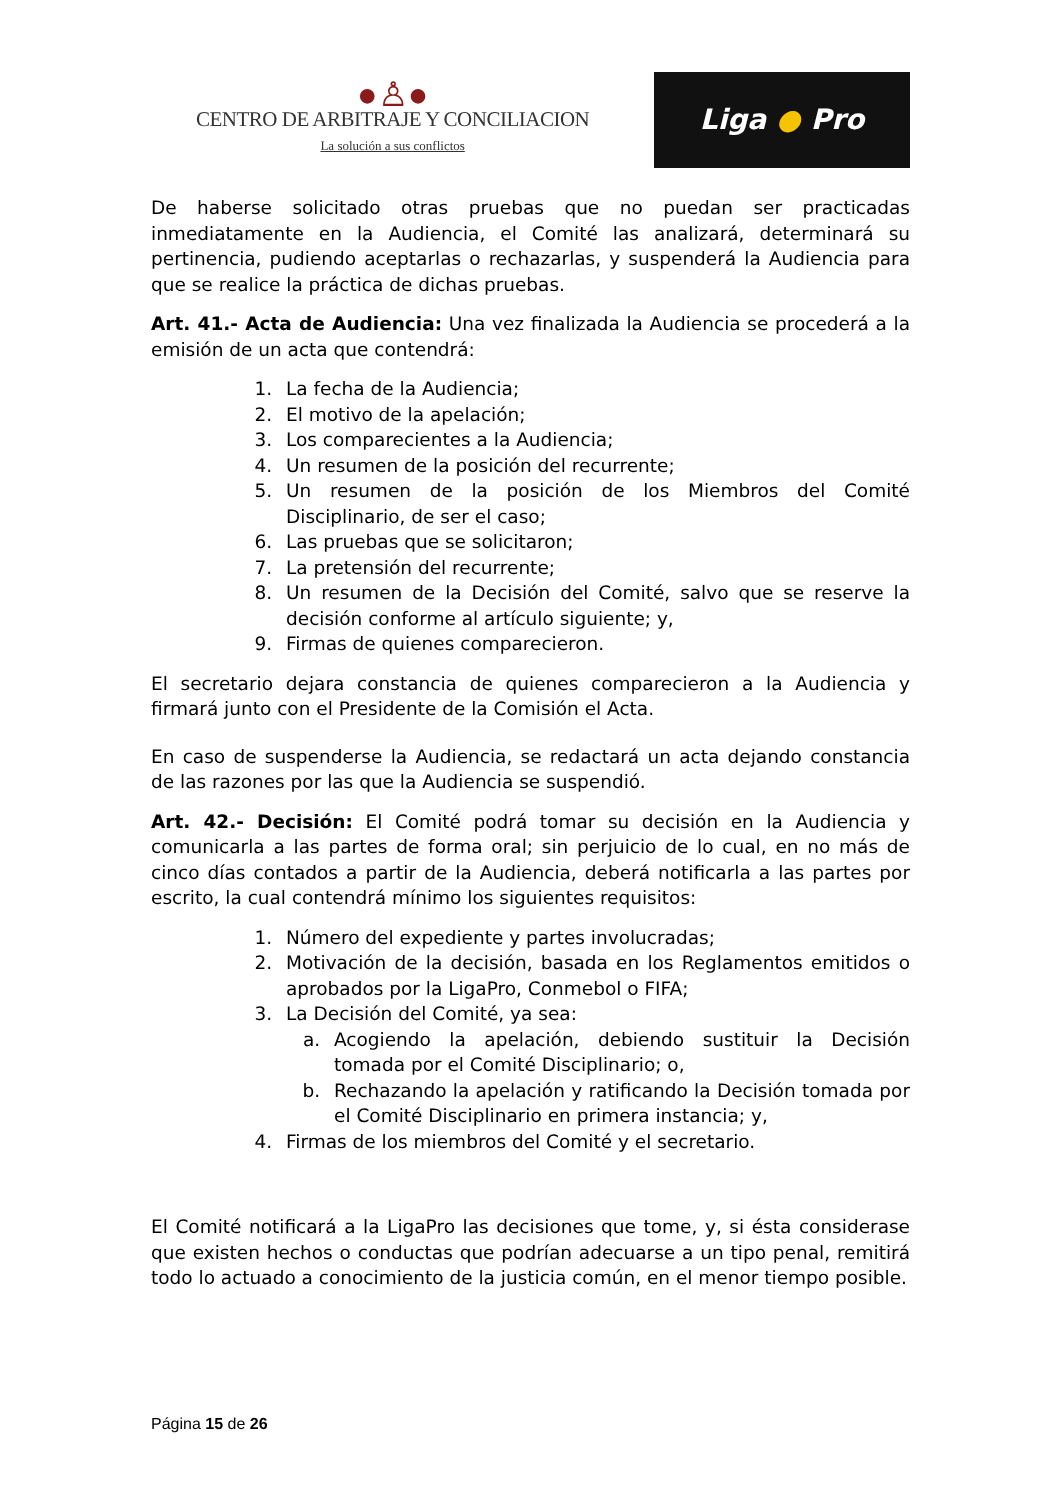●♙●
CENTRO DE ARBITRAJE Y CONCILIACION
La solución a sus conflictos
Liga ● Pro
De haberse solicitado otras pruebas que no puedan ser practicadas inmediatamente en la Audiencia, el Comité las analizará, determinará su pertinencia, pudiendo aceptarlas o rechazarlas, y suspenderá la Audiencia para que se realice la práctica de dichas pruebas.
Art. 41.- Acta de Audiencia: Una vez finalizada la Audiencia se procederá a la emisión de un acta que contendrá:
1. La fecha de la Audiencia;
2. El motivo de la apelación;
3. Los comparecientes a la Audiencia;
4. Un resumen de la posición del recurrente;
5. Un resumen de la posición de los Miembros del Comité Disciplinario, de ser el caso;
6. Las pruebas que se solicitaron;
7. La pretensión del recurrente;
8. Un resumen de la Decisión del Comité, salvo que se reserve la decisión conforme al artículo siguiente; y,
9. Firmas de quienes comparecieron.
El secretario dejara constancia de quienes comparecieron a la Audiencia y firmará junto con el Presidente de la Comisión el Acta.
En caso de suspenderse la Audiencia, se redactará un acta dejando constancia de las razones por las que la Audiencia se suspendió.
Art. 42.- Decisión: El Comité podrá tomar su decisión en la Audiencia y comunicarla a las partes de forma oral; sin perjuicio de lo cual, en no más de cinco días contados a partir de la Audiencia, deberá notificarla a las partes por escrito, la cual contendrá mínimo los siguientes requisitos:
1. Número del expediente y partes involucradas;
2. Motivación de la decisión, basada en los Reglamentos emitidos o aprobados por la LigaPro, Conmebol o FIFA;
3. La Decisión del Comité, ya sea:
a. Acogiendo la apelación, debiendo sustituir la Decisión tomada por el Comité Disciplinario; o,
b. Rechazando la apelación y ratificando la Decisión tomada por el Comité Disciplinario en primera instancia; y,
4. Firmas de los miembros del Comité y el secretario.
El Comité notificará a la LigaPro las decisiones que tome, y, si ésta considerase que existen hechos o conductas que podrían adecuarse a un tipo penal, remitirá todo lo actuado a conocimiento de la justicia común, en el menor tiempo posible.
Página 15 de 26